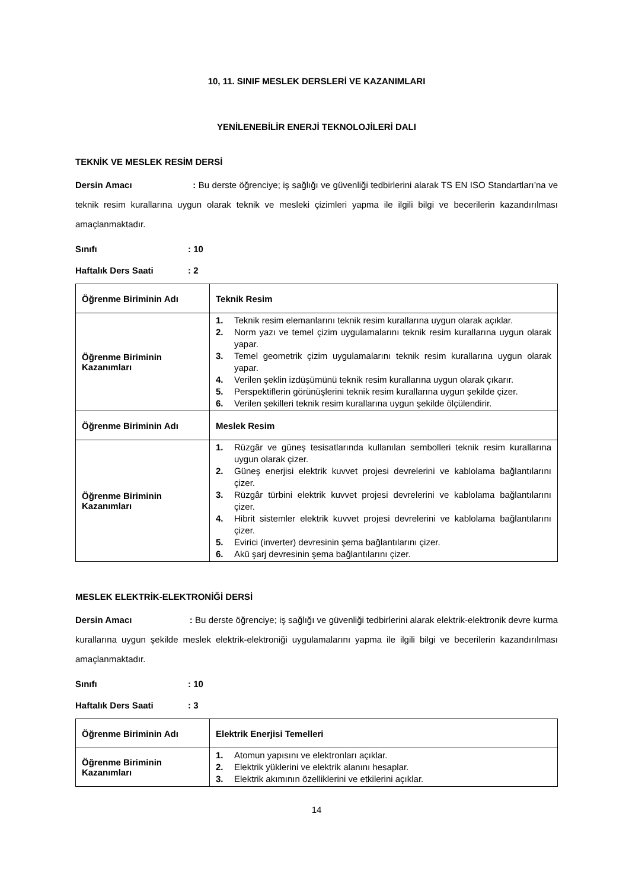10, 11. SINIF MESLEK DERSLERİ VE KAZANIMLARI
YENİLENEBİLİR ENERJİ TEKNOLOJİLERİ DALI
TEKNİK VE MESLEK RESİM DERSİ
Dersin Amacı : Bu derste öğrenciye; iş sağlığı ve güvenliği tedbirlerini alarak TS EN ISO Standartları’na ve teknik resim kurallarına uygun olarak teknik ve mesleki çizimleri yapma ile ilgili bilgi ve becerilerin kazandırılması amaçlanmaktadır.
Sınıfı: 10
Haftalık Ders Saati: 2
| Öğrenme Biriminin Adı | Teknik Resim |
| Öğrenme Biriminin Kazanımları | 1. Teknik resim elemanlarını teknik resim kurallarına uygun olarak açıklar. 2. Norm yazı ve temel çizim uygulamalarını teknik resim kurallarına uygun olarak yapar. 3. Temel geometrik çizim uygulamalarını teknik resim kurallarına uygun olarak yapar. 4. Verilen şeklin izdüşümünü teknik resim kurallarına uygun olarak çıkarır. 5. Perspektiflerin görünüşlerini teknik resim kurallarına uygun şekilde çizer. 6. Verilen şekilleri teknik resim kurallarına uygun şekilde ölçülendirir. |
| Öğrenme Biriminin Adı | Meslek Resim |
| Öğrenme Biriminin Kazanımları | 1. Rüzgâr ve güneş tesisatlarında kullanılan sembolleri teknik resim kurallarına uygun olarak çizer. 2. Güneş enerjisi elektrik kuvvet projesi devrelerini ve kablolama bağlantılarını çizer. 3. Rüzgâr türbini elektrik kuvvet projesi devrelerini ve kablolama bağlantılarını çizer. 4. Hibrit sistemler elektrik kuvvet projesi devrelerini ve kablolama bağlantılarını çizer. 5. Evirici (inverter) devresinin şema bağlantılarını çizer. 6. Akü şarj devresinin şema bağlantılarını çizer. |
MESLEK ELEKTRİK-ELEKTRONİĞİ DERSİ
Dersin Amacı : Bu derste öğrenciye; iş sağlığı ve güvenliği tedbirlerini alarak elektrik-elektronik devre kurma kurallarına uygun şekilde meslek elektrik-elektroniği uygulamalarını yapma ile ilgili bilgi ve becerilerin kazandırılması amaçlanmaktadır.
Sınıfı: 10
Haftalık Ders Saati: 3
| Öğrenme Biriminin Adı | Elektrik Enerjisi Temelleri |
| Öğrenme Biriminin Kazanımları | 1. Atomun yapısını ve elektronları açıklar. 2. Elektrik yüklerini ve elektrik alanını hesaplar. 3. Elektrik akımının özelliklerini ve etkilerini açıklar. |
14